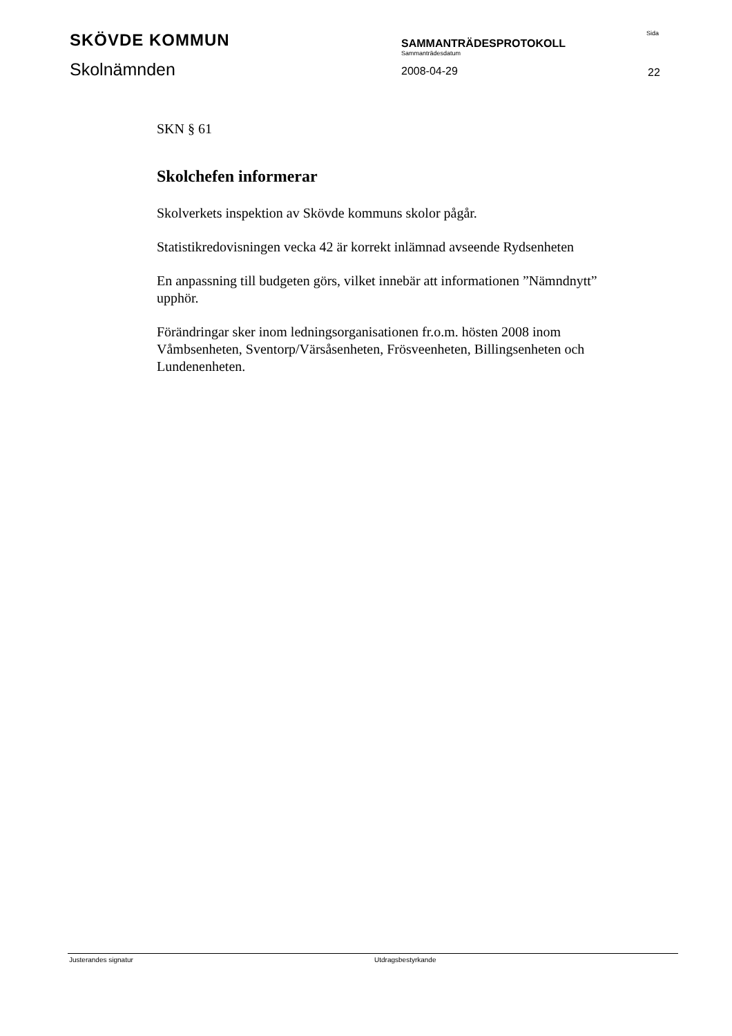SKÖVDE KOMMUN
Skolnämnden
SAMMANTRÄDESPROTOKOLL
Sammanträdesdatum
2008-04-29
Sida
22
SKN § 61
Skolchefen informerar
Skolverkets inspektion av Skövde kommuns skolor pågår.
Statistikredovisningen vecka 42 är korrekt inlämnad avseende Rydsenheten
En anpassning till budgeten görs, vilket innebär att informationen ”Nämndnytt” upphör.
Förändringar sker inom ledningsorganisationen fr.o.m. hösten 2008 inom Våmbsenheten, Sventorp/Värsåsenheten, Frösveenheten, Billingsenheten och Lundenenheten.
Justerandes signatur Utdragsbestyrkande